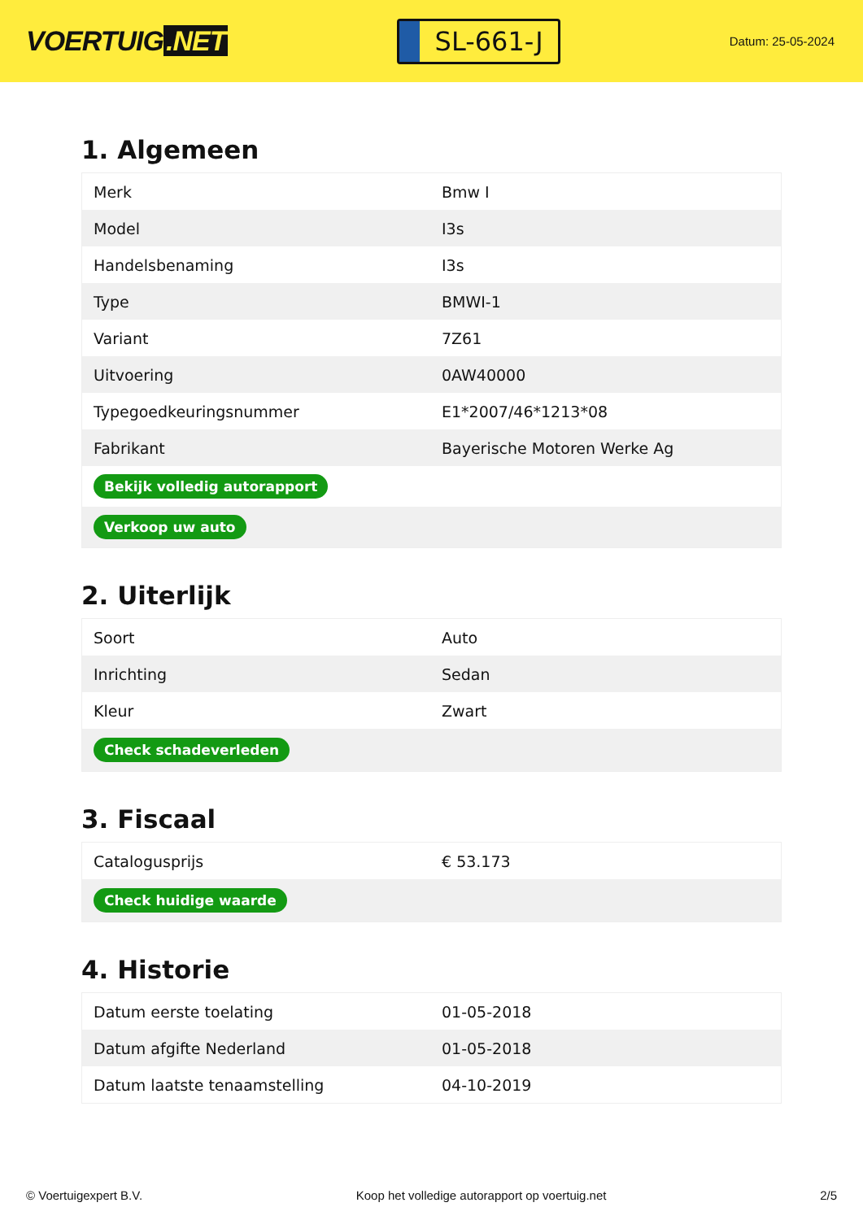VOERTUIG.NET
SL-661-J
Datum: 25-05-2024
1. Algemeen
| Merk | Bmw I |
| Model | I3s |
| Handelsbenaming | I3s |
| Type | BMWI-1 |
| Variant | 7Z61 |
| Uitvoering | 0AW40000 |
| Typegoedkeuringsnummer | E1*2007/46*1213*08 |
| Fabrikant | Bayerische Motoren Werke Ag |
| Bekijk volledig autorapport | |
| Verkoop uw auto | |
2. Uiterlijk
| Soort | Auto |
| Inrichting | Sedan |
| Kleur | Zwart |
| Check schadeverleden | |
3. Fiscaal
| Catalogusprijs | € 53.173 |
| Check huidige waarde | |
4. Historie
| Datum eerste toelating | 01-05-2018 |
| Datum afgifte Nederland | 01-05-2018 |
| Datum laatste tenaamstelling | 04-10-2019 |
© Voertuigexpert B.V. Koop het volledige autorapport op voertuig.net 2/5